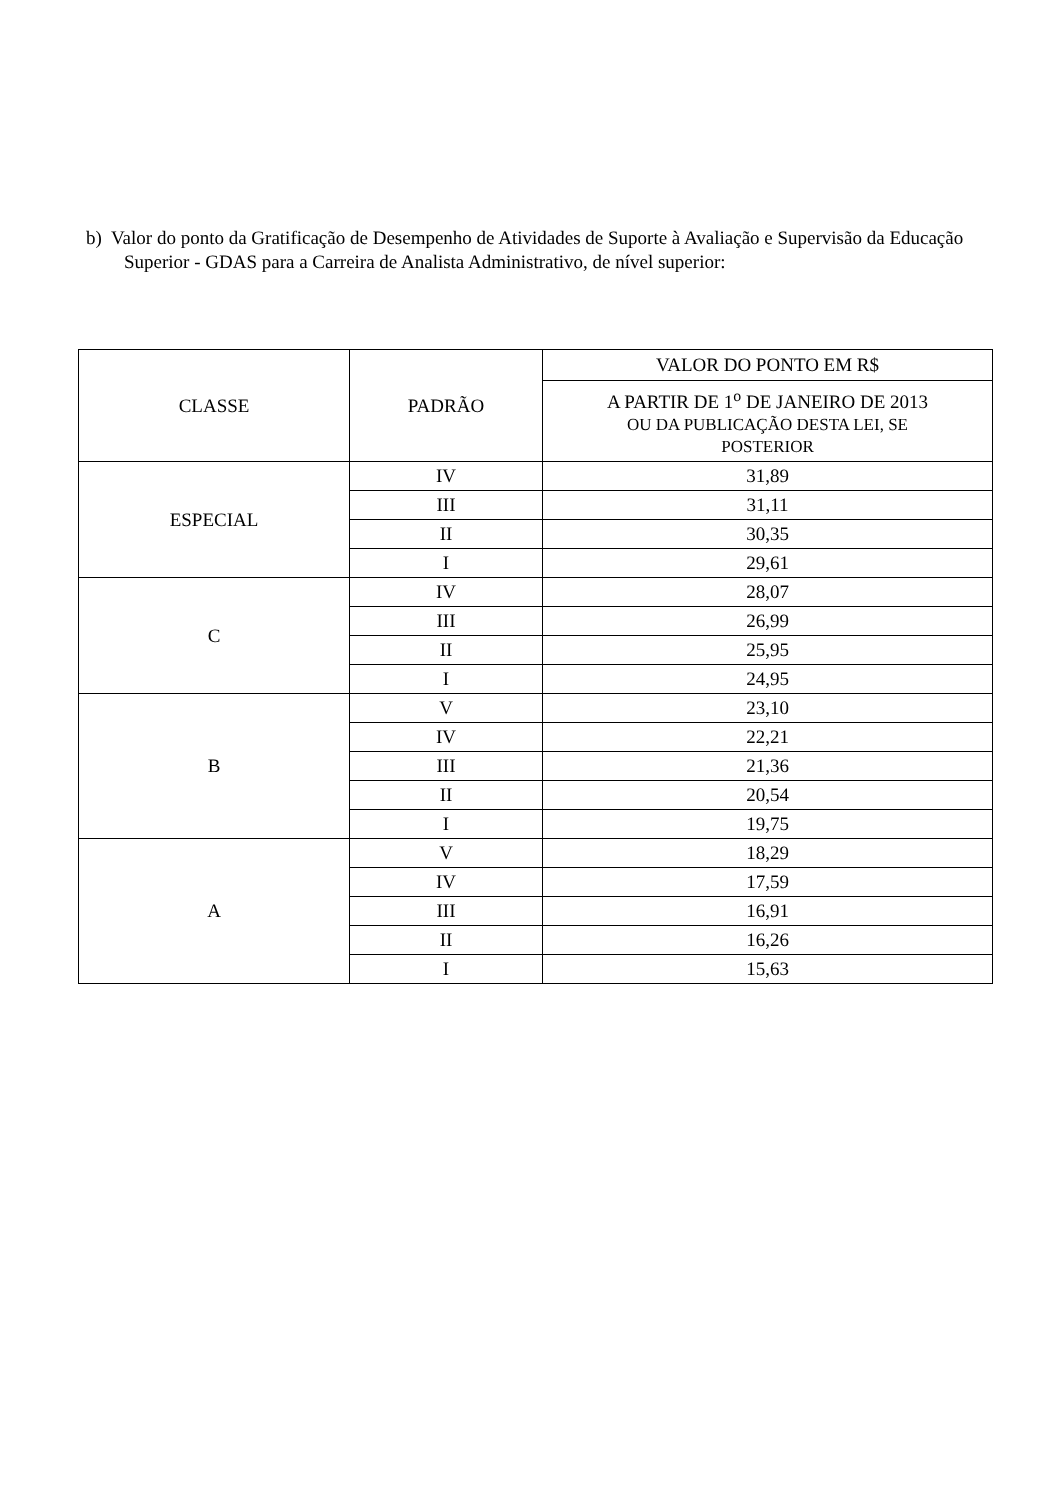b) Valor do ponto da Gratificação de Desempenho de Atividades de Suporte à Avaliação e Supervisão da Educação Superior - GDAS para a Carreira de Analista Administrativo, de nível superior:
| CLASSE | PADRÃO | VALOR DO PONTO EM R$ |
| | | A PARTIR DE 1<sup>o</sup> DE JANEIRO DE 2013 OU DA PUBLICAÇÃO DESTA LEI, SE POSTERIOR |
| ESPECIAL | IV | 31,89 |
| | III | 31,11 |
| | II | 30,35 |
| | I | 29,61 |
| C | IV | 28,07 |
| | III | 26,99 |
| | II | 25,95 |
| | I | 24,95 |
| B | V | 23,10 |
| | IV | 22,21 |
| | III | 21,36 |
| | II | 20,54 |
| | I | 19,75 |
| A | V | 18,29 |
| | IV | 17,59 |
| | III | 16,91 |
| | II | 16,26 |
| | I | 15,63 |